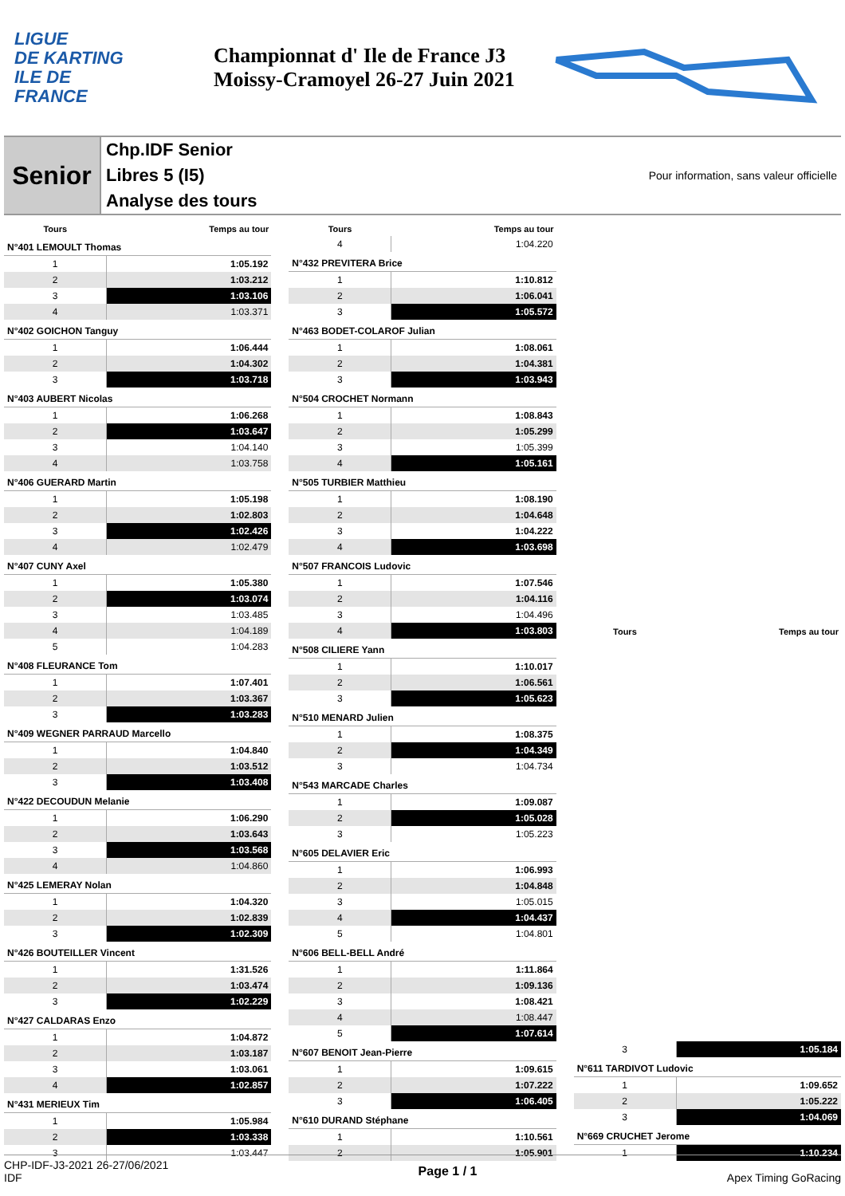LIGUE
DE KARTING
ILE DE
FRANCE
Championnat d' Ile de France J3
Moissy-Cramoyel 26-27 Juin 2021
Senior
Chp.IDF Senior
Libres 5 (I5)
Analyse des tours
Pour information, sans valeur officielle
| Tours | Temps au tour |
| --- | --- |
| N°401 LEMOULT Thomas | |
| 1 | 1:05.192 |
| 2 | 1:03.212 |
| 3 | 1:03.106 |
| 4 | 1:03.371 |
| N°402 GOICHON Tanguy | |
| 1 | 1:06.444 |
| 2 | 1:04.302 |
| 3 | 1:03.718 |
| N°403 AUBERT Nicolas | |
| 1 | 1:06.268 |
| 2 | 1:03.647 |
| 3 | 1:04.140 |
| 4 | 1:03.758 |
| N°406 GUERARD Martin | |
| 1 | 1:05.198 |
| 2 | 1:02.803 |
| 3 | 1:02.426 |
| 4 | 1:02.479 |
| N°407 CUNY Axel | |
| 1 | 1:05.380 |
| 2 | 1:03.074 |
| 3 | 1:03.485 |
| 4 | 1:04.189 |
| 5 | 1:04.283 |
| N°408 FLEURANCE Tom | |
| 1 | 1:07.401 |
| 2 | 1:03.367 |
| 3 | 1:03.283 |
| N°409 WEGNER PARRAUD Marcello | |
| 1 | 1:04.840 |
| 2 | 1:03.512 |
| 3 | 1:03.408 |
| N°422 DECOUDUN Melanie | |
| 1 | 1:06.290 |
| 2 | 1:03.643 |
| 3 | 1:03.568 |
| 4 | 1:04.860 |
| N°425 LEMERAY Nolan | |
| 1 | 1:04.320 |
| 2 | 1:02.839 |
| 3 | 1:02.309 |
| N°426 BOUTEILLER Vincent | |
| 1 | 1:31.526 |
| 2 | 1:03.474 |
| 3 | 1:02.229 |
| N°427 CALDARAS Enzo | |
| 1 | 1:04.872 |
| 2 | 1:03.187 |
| 3 | 1:03.061 |
| 4 | 1:02.857 |
| N°431 MERIEUX Tim | |
| 1 | 1:05.984 |
| 2 | 1:03.338 |
| 3 | 1:03.447 |
| Tours | Temps au tour |
| --- | --- |
| 4 | 1:04.220 |
| N°432 PREVITERA Brice | |
| 1 | 1:10.812 |
| 2 | 1:06.041 |
| 3 | 1:05.572 |
| N°463 BODET-COLAROF Julian | |
| 1 | 1:08.061 |
| 2 | 1:04.381 |
| 3 | 1:03.943 |
| N°504 CROCHET Normann | |
| 1 | 1:08.843 |
| 2 | 1:05.299 |
| 3 | 1:05.399 |
| 4 | 1:05.161 |
| N°505 TURBIER Matthieu | |
| 1 | 1:08.190 |
| 2 | 1:04.648 |
| 3 | 1:04.222 |
| 4 | 1:03.698 |
| N°507 FRANCOIS Ludovic | |
| 1 | 1:07.546 |
| 2 | 1:04.116 |
| 3 | 1:04.496 |
| 4 | 1:03.803 |
| N°508 CILIERE Yann | |
| 1 | 1:10.017 |
| 2 | 1:06.561 |
| 3 | 1:05.623 |
| N°510 MENARD Julien | |
| 1 | 1:08.375 |
| 2 | 1:04.349 |
| 3 | 1:04.734 |
| N°543 MARCADE Charles | |
| 1 | 1:09.087 |
| 2 | 1:05.028 |
| 3 | 1:05.223 |
| N°605 DELAVIER Eric | |
| 1 | 1:06.993 |
| 2 | 1:04.848 |
| 3 | 1:05.015 |
| 4 | 1:04.437 |
| 5 | 1:04.801 |
| N°606 BELL-BELL André | |
| 1 | 1:11.864 |
| 2 | 1:09.136 |
| 3 | 1:08.421 |
| 4 | 1:08.447 |
| 5 | 1:07.614 |
| N°607 BENOIT Jean-Pierre | |
| 1 | 1:09.615 |
| 2 | 1:07.222 |
| 3 | 1:06.405 |
| N°610 DURAND Stéphane | |
| 1 | 1:10.561 |
| 2 | 1:05.901 |
| Tours | Temps au tour |
| --- | --- |
| 3 | 1:05.184 |
| N°611 TARDIVOT Ludovic | |
| 1 | 1:09.652 |
| 2 | 1:05.222 |
| 3 | 1:04.069 |
| N°669 CRUCHET Jerome | |
| 1 | 1:10.234 |
CHP-IDF-J3-2021 26-27/06/2021
IDF
Page 1 / 1 Apex Timing GoRacing